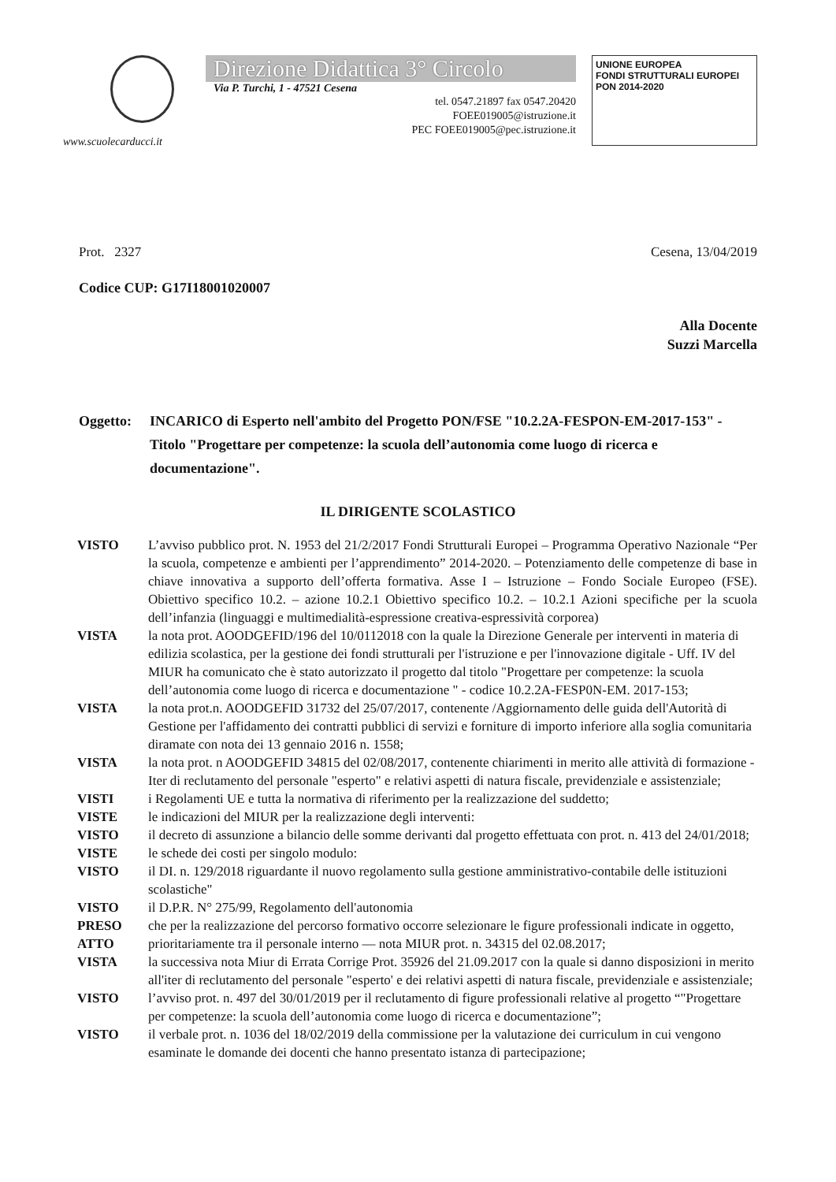Direzione Didattica 3° Circolo
Via P. Turchi, 1 - 47521 Cesena
tel. 0547.21897 fax 0547.20420
FOEE019005@istruzione.it
PEC FOEE019005@pec.istruzione.it
UNIONE EUROPEA
FONDI STRUTTURALI EUROPEI
PON 2014-2020
www.scuolecarducci.it
Prot. 2327 Cesena, 13/04/2019
Codice CUP: G17I18001020007
Alla Docente
Suzzi Marcella
Oggetto: INCARICO di Esperto nell'ambito del Progetto PON/FSE "10.2.2A-FESPON-EM-2017-153" - Titolo "Progettare per competenze: la scuola dell’autonomia come luogo di ricerca e documentazione".
IL DIRIGENTE SCOLASTICO
VISTO L’avviso pubblico prot. N. 1953 del 21/2/2017 Fondi Strutturali Europei – Programma Operativo Nazionale “Per la scuola, competenze e ambienti per l’apprendimento” 2014-2020. – Potenziamento delle competenze di base in chiave innovativa a supporto dell’offerta formativa. Asse I – Istruzione – Fondo Sociale Europeo (FSE). Obiettivo specifico 10.2. – azione 10.2.1 Obiettivo specifico 10.2. – 10.2.1 Azioni specifiche per la scuola dell’infanzia (linguaggi e multimedialità-espressione creativa-espressività corporea)
VISTA la nota prot. AOODGEFID/196 del 10/0112018 con la quale la Direzione Generale per interventi in materia di edilizia scolastica, per la gestione dei fondi strutturali per l'istruzione e per l'innovazione digitale - Uff. IV del MIUR ha comunicato che è stato autorizzato il progetto dal titolo "Progettare per competenze: la scuola dell’autonomia come luogo di ricerca e documentazione " - codice 10.2.2A-FESP0N-EM. 2017-153;
VISTA la nota prot.n. AOODGEFID 31732 del 25/07/2017, contenente /Aggiornamento delle guida dell'Autorità di Gestione per l'affidamento dei contratti pubblici di servizi e forniture di importo inferiore alla soglia comunitaria diramate con nota dei 13 gennaio 2016 n. 1558;
VISTA la nota prot. n AOODGEFID 34815 del 02/08/2017, contenente chiarimenti in merito alle attività di formazione - Iter di reclutamento del personale "esperto" e relativi aspetti di natura fiscale, previdenziale e assistenziale;
VISTI i Regolamenti UE e tutta la normativa di riferimento per la realizzazione del suddetto;
VISTE le indicazioni del MIUR per la realizzazione degli interventi:
VISTO il decreto di assunzione a bilancio delle somme derivanti dal progetto effettuata con prot. n. 413 del 24/01/2018;
VISTE le schede dei costi per singolo modulo:
VISTO il DI. n. 129/2018 riguardante il nuovo regolamento sulla gestione amministrativo-contabile delle istituzioni scolastiche"
VISTO il D.P.R. N° 275/99, Regolamento dell'autonomia
PRESO ATTO che per la realizzazione del percorso formativo occorre selezionare le figure professionali indicate in oggetto, prioritariamente tra il personale interno — nota MIUR prot. n. 34315 del 02.08.2017;
VISTA la successiva nota Miur di Errata Corrige Prot. 35926 del 21.09.2017 con la quale si danno disposizioni in merito all'iter di reclutamento del personale "esperto' e dei relativi aspetti di natura fiscale, previdenziale e assistenziale;
VISTO l’avviso prot. n. 497 del 30/01/2019 per il reclutamento di figure professionali relative al progetto “"Progettare per competenze: la scuola dell’autonomia come luogo di ricerca e documentazione”;
VISTO il verbale prot. n. 1036 del 18/02/2019 della commissione per la valutazione dei curriculum in cui vengono esaminate le domande dei docenti che hanno presentato istanza di partecipazione;